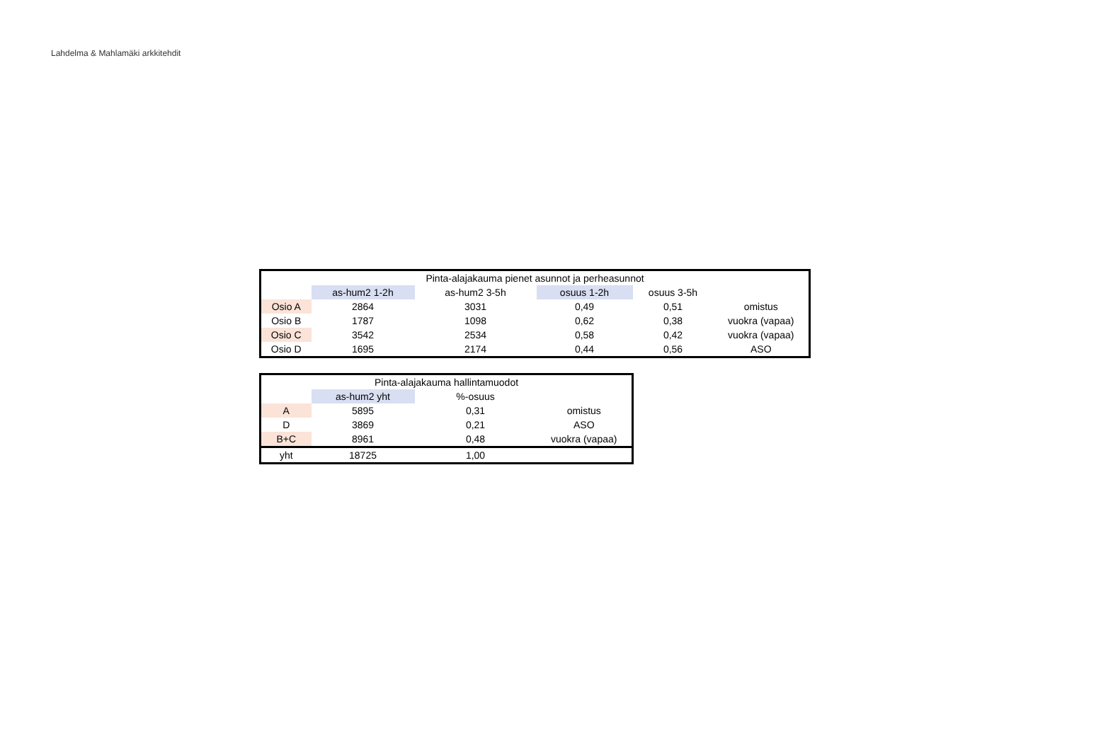Lahdelma & Mahlamäki arkkitehdit
| Pinta-alajakauma pienet asunnot ja perheasunnot | | | | | |
| | as-hum2 1-2h | as-hum2 3-5h | osuus 1-2h | osuus 3-5h | |
| Osio A | 2864 | 3031 | 0,49 | 0,51 | omistus |
| Osio B | 1787 | 1098 | 0,62 | 0,38 | vuokra (vapaa) |
| Osio C | 3542 | 2534 | 0,58 | 0,42 | vuokra (vapaa) |
| Osio D | 1695 | 2174 | 0,44 | 0,56 | ASO |
| Pinta-alajakauma hallintamuodot | | | |
| | as-hum2 yht | %-osuus | |
| A | 5895 | 0,31 | omistus |
| D | 3869 | 0,21 | ASO |
| B+C | 8961 | 0,48 | vuokra (vapaa) |
| yht | 18725 | 1,00 | |